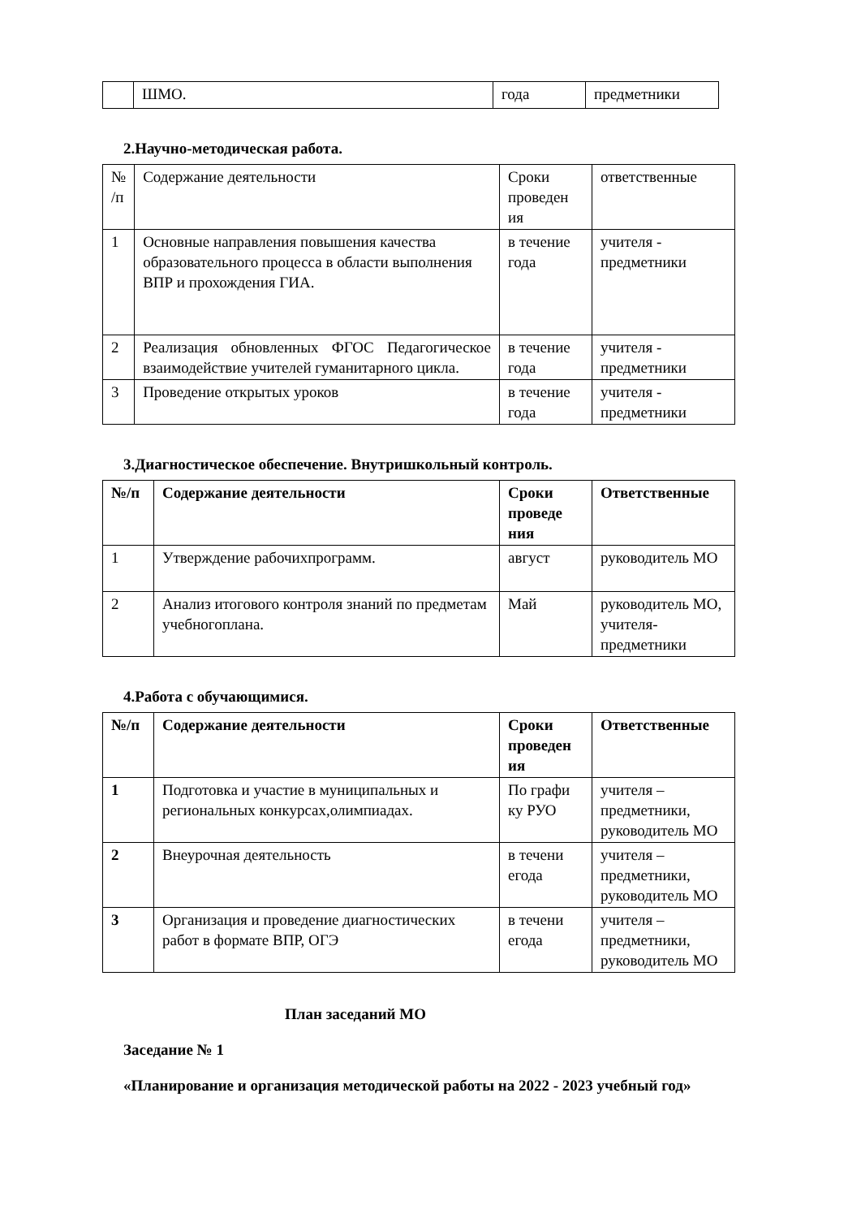| | ШМО. | года | предметники |
2.Научно-методическая работа.
| № /п | Содержание деятельности | Сроки проведен ия | ответственные |
| 1 | Основные направления повышения качества образовательного процесса в области выполнения ВПР и прохождения ГИА. | в течение года | учителя - предметники |
| 2 | Реализация обновленных ФГОС Педагогическое взаимодействие учителей гуманитарного цикла. | в течение года | учителя - предметники |
| 3 | Проведение открытых уроков | в течение года | учителя - предметники |
3.Диагностическое обеспечение. Внутришкольный контроль.
| №/п | Содержание деятельности | Сроки проведе ния | Ответственные |
| --- | --- | --- | --- |
| 1 | Утверждение рабочихпрограмм. | август | руководитель МО |
| 2 | Анализ итогового контроля знаний по предметам учебногоплана. | Май | руководитель МО, учителя-предметники |
4.Работа с обучающимися.
| №/п | Содержание деятельности | Сроки проведен ия | Ответственные |
| --- | --- | --- | --- |
| 1 | Подготовка и участие в муниципальных и региональных конкурсах,олимпиадах. | По графи ку РУО | учителя – предметники, руководитель МО |
| 2 | Внеурочная деятельность | в течени егода | учителя – предметники, руководитель МО |
| 3 | Организация и проведение диагностических работ в формате ВПР, ОГЭ | в течени егода | учителя – предметники, руководитель МО |
План заседаний МО
Заседание № 1
«Планирование и организация методической работы на 2022 - 2023 учебный год»